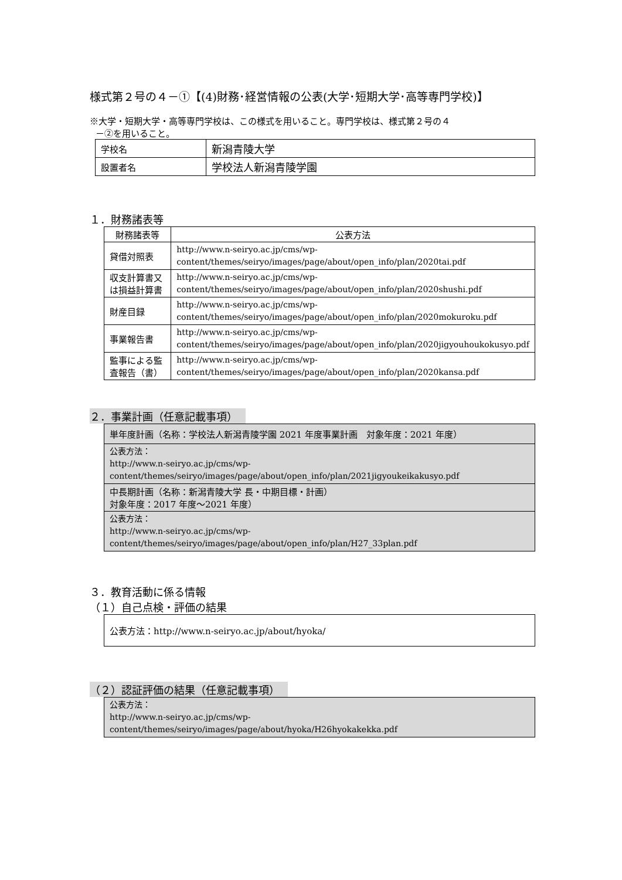様式第２号の４－①【(4)財務･経営情報の公表(大学･短期大学･高等専門学校)】
※大学・短期大学・高等専門学校は、この様式を用いること。専門学校は、様式第２号の４
－②を用いること。
| 学校名 | 新潟青陵大学 |
| 設置者名 | 学校法人新潟青陵学園 |
１．財務諸表等
| 財務諸表等 | 公表方法 |
| --- | --- |
| 貸借対照表 | http://www.n-seiryo.ac.jp/cms/wp-content/themes/seiryo/images/page/about/open_info/plan/2020tai.pdf |
| 収支計算書又は損益計算書 | http://www.n-seiryo.ac.jp/cms/wp-content/themes/seiryo/images/page/about/open_info/plan/2020shushi.pdf |
| 財産目録 | http://www.n-seiryo.ac.jp/cms/wp-content/themes/seiryo/images/page/about/open_info/plan/2020mokuroku.pdf |
| 事業報告書 | http://www.n-seiryo.ac.jp/cms/wp-content/themes/seiryo/images/page/about/open_info/plan/2020jigyouhoukokusyo.pdf |
| 監事による監査報告（書） | http://www.n-seiryo.ac.jp/cms/wp-content/themes/seiryo/images/page/about/open_info/plan/2020kansa.pdf |
２．事業計画（任意記載事項）
| 単年度計画（名称：学校法人新潟青陵学園 2021 年度事業計画 対象年度：2021 年度） |
| 公表方法： http://www.n-seiryo.ac.jp/cms/wp-content/themes/seiryo/images/page/about/open_info/plan/2021jigyoukeikakusyo.pdf |
| 中長期計画（名称：新潟青陵大学 長・中期目標・計画） 対象年度：2017 年度～2021 年度） |
| 公表方法： http://www.n-seiryo.ac.jp/cms/wp-content/themes/seiryo/images/page/about/open_info/plan/H27_33plan.pdf |
３．教育活動に係る情報
（１）自己点検・評価の結果
| 公表方法：http://www.n-seiryo.ac.jp/about/hyoka/ |
（２）認証評価の結果（任意記載事項）
| 公表方法： http://www.n-seiryo.ac.jp/cms/wp-content/themes/seiryo/images/page/about/hyoka/H26hyokakekka.pdf |